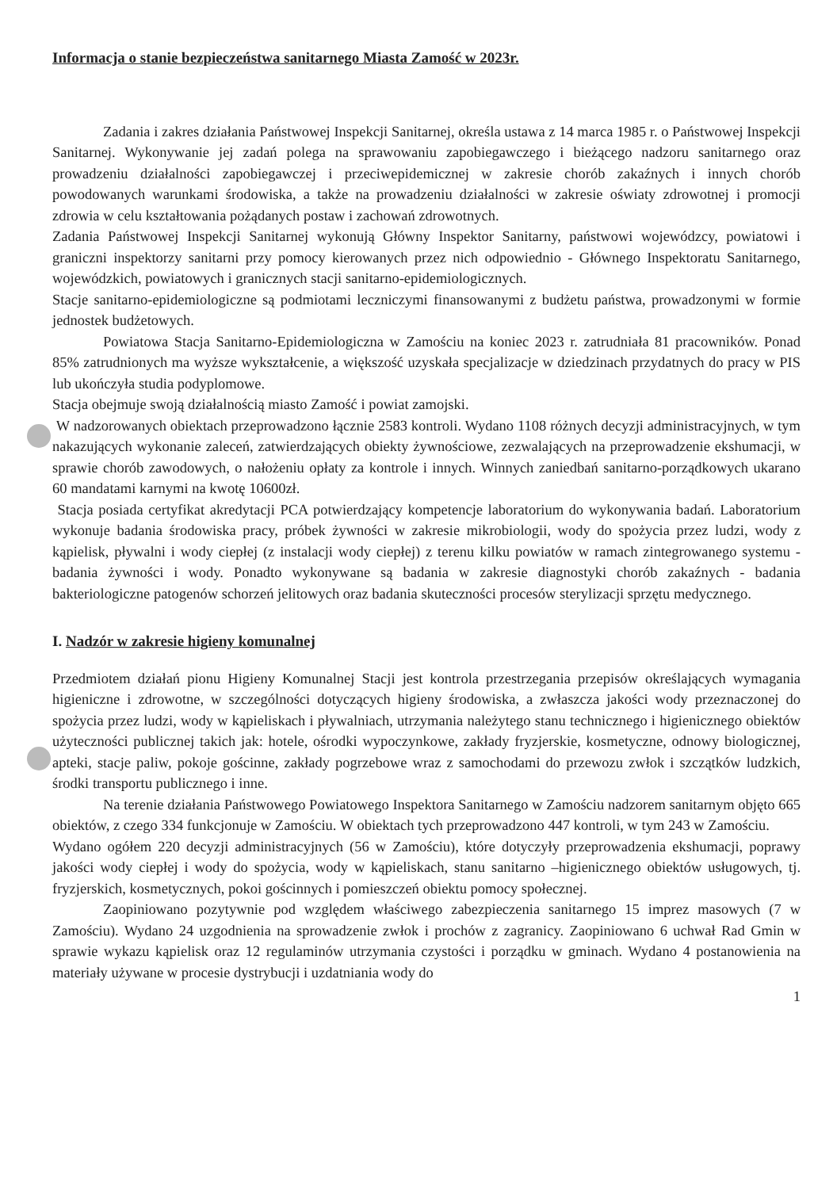Informacja o stanie bezpieczeństwa sanitarnego Miasta Zamość w 2023r.
Zadania i zakres działania Państwowej Inspekcji Sanitarnej, określa ustawa z 14 marca 1985 r. o Państwowej Inspekcji Sanitarnej. Wykonywanie jej zadań polega na sprawowaniu zapobiegawczego i bieżącego nadzoru sanitarnego oraz prowadzeniu działalności zapobiegawczej i przeciwepidemicznej w zakresie chorób zakaźnych i innych chorób powodowanych warunkami środowiska, a także na prowadzeniu działalności w zakresie oświaty zdrowotnej i promocji zdrowia w celu kształtowania pożądanych postaw i zachowań zdrowotnych.
Zadania Państwowej Inspekcji Sanitarnej wykonują Główny Inspektor Sanitarny, państwowi wojewódzcy, powiatowi i graniczni inspektorzy sanitarni przy pomocy kierowanych przez nich odpowiednio - Głównego Inspektoratu Sanitarnego, wojewódzkich, powiatowych i granicznych stacji sanitarno-epidemiologicznych.
Stacje sanitarno-epidemiologiczne są podmiotami leczniczymi finansowanymi z budżetu państwa, prowadzonymi w formie jednostek budżetowych.
Powiatowa Stacja Sanitarno-Epidemiologiczna w Zamościu na koniec 2023 r. zatrudniała 81 pracowników. Ponad 85% zatrudnionych ma wyższe wykształcenie, a większość uzyskała specjalizacje w dziedzinach przydatnych do pracy w PIS lub ukończyła studia podyplomowe.
Stacja obejmuje swoją działalnością miasto Zamość i powiat zamojski.
W nadzorowanych obiektach przeprowadzono łącznie 2583 kontroli. Wydano 1108 różnych decyzji administracyjnych, w tym nakazujących wykonanie zaleceń, zatwierdzających obiekty żywnościowe, zezwalających na przeprowadzenie ekshumacji, w sprawie chorób zawodowych, o nałożeniu opłaty za kontrole i innych. Winnych zaniedbań sanitarno-porządkowych ukarano 60 mandatami karnymi na kwotę 10600zł.
Stacja posiada certyfikat akredytacji PCA potwierdzający kompetencje laboratorium do wykonywania badań. Laboratorium wykonuje badania środowiska pracy, próbek żywności w zakresie mikrobiologii, wody do spożycia przez ludzi, wody z kąpielisk, pływalni i wody ciepłej (z instalacji wody ciepłej) z terenu kilku powiatów w ramach zintegrowanego systemu - badania żywności i wody. Ponadto wykonywane są badania w zakresie diagnostyki chorób zakaźnych - badania bakteriologiczne patogenów schorzeń jelitowych oraz badania skuteczności procesów sterylizacji sprzętu medycznego.
I. Nadzór w zakresie higieny komunalnej
Przedmiotem działań pionu Higieny Komunalnej Stacji jest kontrola przestrzegania przepisów określających wymagania higieniczne i zdrowotne, w szczególności dotyczących higieny środowiska, a zwłaszcza jakości wody przeznaczonej do spożycia przez ludzi, wody w kąpieliskach i pływalniach, utrzymania należytego stanu technicznego i higienicznego obiektów użyteczności publicznej takich jak: hotele, ośrodki wypoczynkowe, zakłady fryzjerskie, kosmetyczne, odnowy biologicznej, apteki, stacje paliw, pokoje gościnne, zakłady pogrzebowe wraz z samochodami do przewozu zwłok i szczątków ludzkich, środki transportu publicznego i inne.
Na terenie działania Państwowego Powiatowego Inspektora Sanitarnego w Zamościu nadzorem sanitarnym objęto 665 obiektów, z czego 334 funkcjonuje w Zamościu. W obiektach tych przeprowadzono 447 kontroli, w tym 243 w Zamościu.
Wydano ogółem 220 decyzji administracyjnych (56 w Zamościu), które dotyczyły przeprowadzenia ekshumacji, poprawy jakości wody ciepłej i wody do spożycia, wody w kąpieliskach, stanu sanitarno –higienicznego obiektów usługowych, tj. fryzjerskich, kosmetycznych, pokoi gościnnych i pomieszczeń obiektu pomocy społecznej.
Zaopiniowano pozytywnie pod względem właściwego zabezpieczenia sanitarnego 15 imprez masowych (7 w Zamościu). Wydano 24 uzgodnienia na sprowadzenie zwłok i prochów z zagranicy. Zaopiniowano 6 uchwał Rad Gmin w sprawie wykazu kąpielisk oraz 12 regulaminów utrzymania czystości i porządku w gminach. Wydano 4 postanowienia na materiały używane w procesie dystrybucji i uzdatniania wody do
1